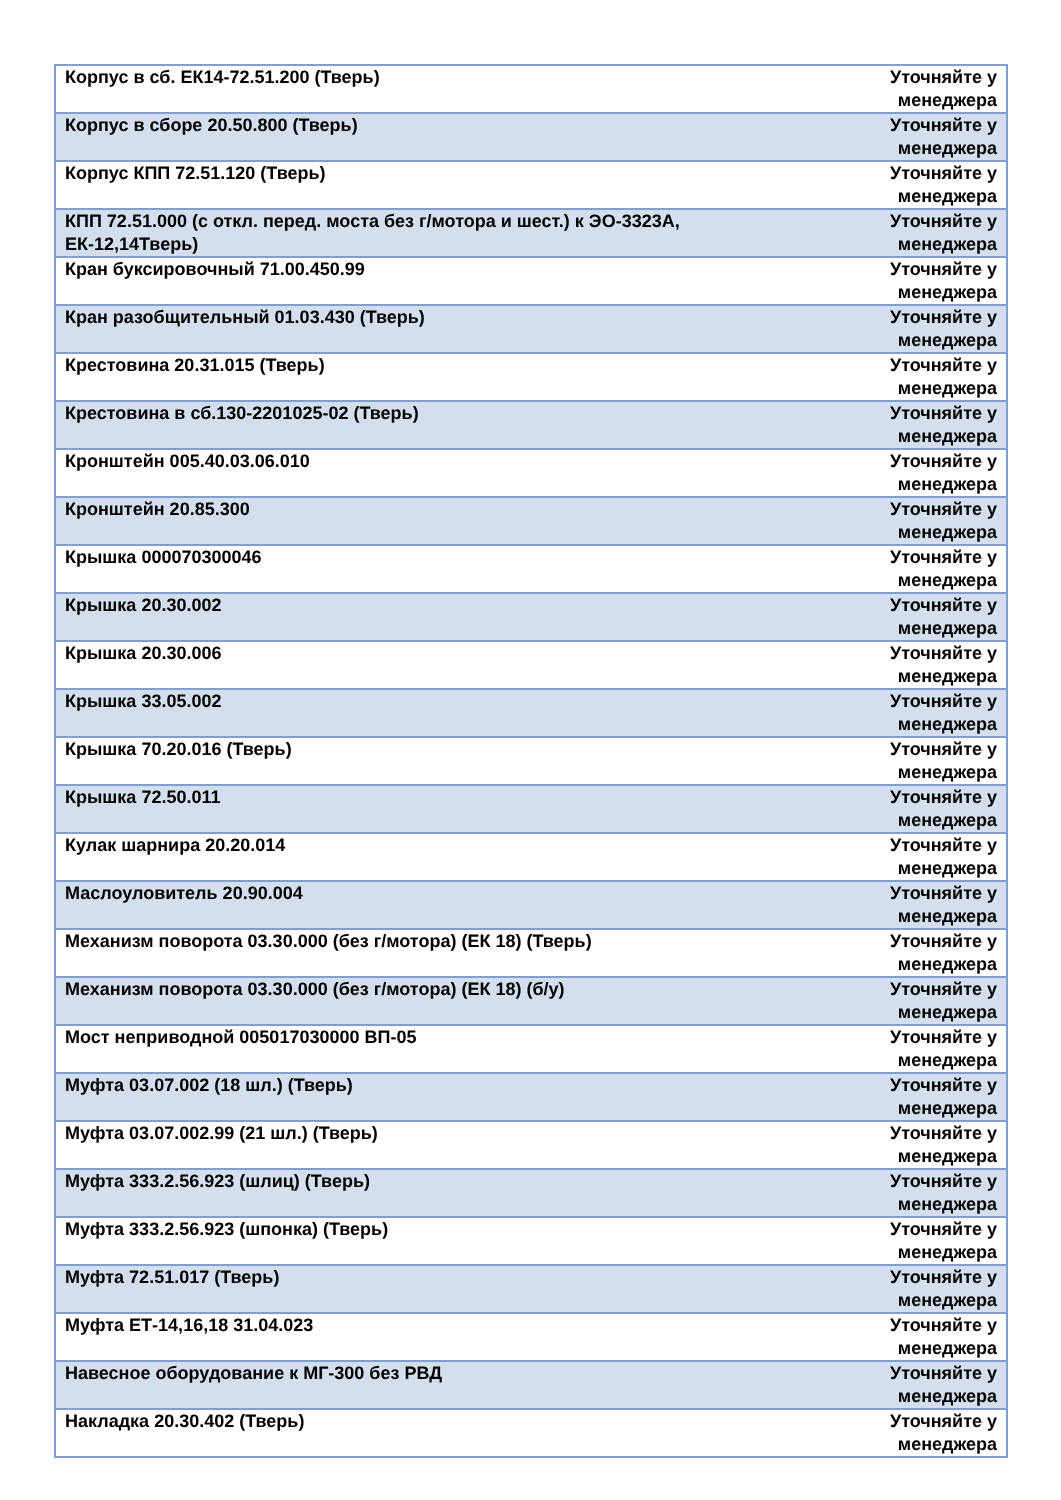| Корпус в сб. ЕК14-72.51.200 (Тверь) | Уточняйте у менеджера |
| Корпус в сборе 20.50.800 (Тверь) | Уточняйте у менеджера |
| Корпус КПП 72.51.120 (Тверь) | Уточняйте у менеджера |
| КПП 72.51.000 (с откл. перед. моста без г/мотора и шест.) к ЭО-3323А, ЕК-12,14Тверь) | Уточняйте у менеджера |
| Кран буксировочный 71.00.450.99 | Уточняйте у менеджера |
| Кран разобщительный 01.03.430 (Тверь) | Уточняйте у менеджера |
| Крестовина 20.31.015 (Тверь) | Уточняйте у менеджера |
| Крестовина в сб.130-2201025-02 (Тверь) | Уточняйте у менеджера |
| Кронштейн 005.40.03.06.010 | Уточняйте у менеджера |
| Кронштейн 20.85.300 | Уточняйте у менеджера |
| Крышка 000070300046 | Уточняйте у менеджера |
| Крышка 20.30.002 | Уточняйте у менеджера |
| Крышка 20.30.006 | Уточняйте у менеджера |
| Крышка 33.05.002 | Уточняйте у менеджера |
| Крышка 70.20.016 (Тверь) | Уточняйте у менеджера |
| Крышка 72.50.011 | Уточняйте у менеджера |
| Кулак шарнира 20.20.014 | Уточняйте у менеджера |
| Маслоуловитель 20.90.004 | Уточняйте у менеджера |
| Механизм поворота 03.30.000 (без г/мотора) (ЕК 18) (Тверь) | Уточняйте у менеджера |
| Механизм поворота 03.30.000 (без г/мотора) (ЕК 18) (б/у) | Уточняйте у менеджера |
| Мост неприводной 005017030000 ВП-05 | Уточняйте у менеджера |
| Муфта 03.07.002 (18 шл.) (Тверь) | Уточняйте у менеджера |
| Муфта 03.07.002.99 (21 шл.) (Тверь) | Уточняйте у менеджера |
| Муфта 333.2.56.923 (шлиц) (Тверь) | Уточняйте у менеджера |
| Муфта 333.2.56.923 (шпонка) (Тверь) | Уточняйте у менеджера |
| Муфта 72.51.017 (Тверь) | Уточняйте у менеджера |
| Муфта ЕТ-14,16,18 31.04.023 | Уточняйте у менеджера |
| Навесное оборудование к МГ-300 без РВД | Уточняйте у менеджера |
| Накладка 20.30.402 (Тверь) | Уточняйте у менеджера |